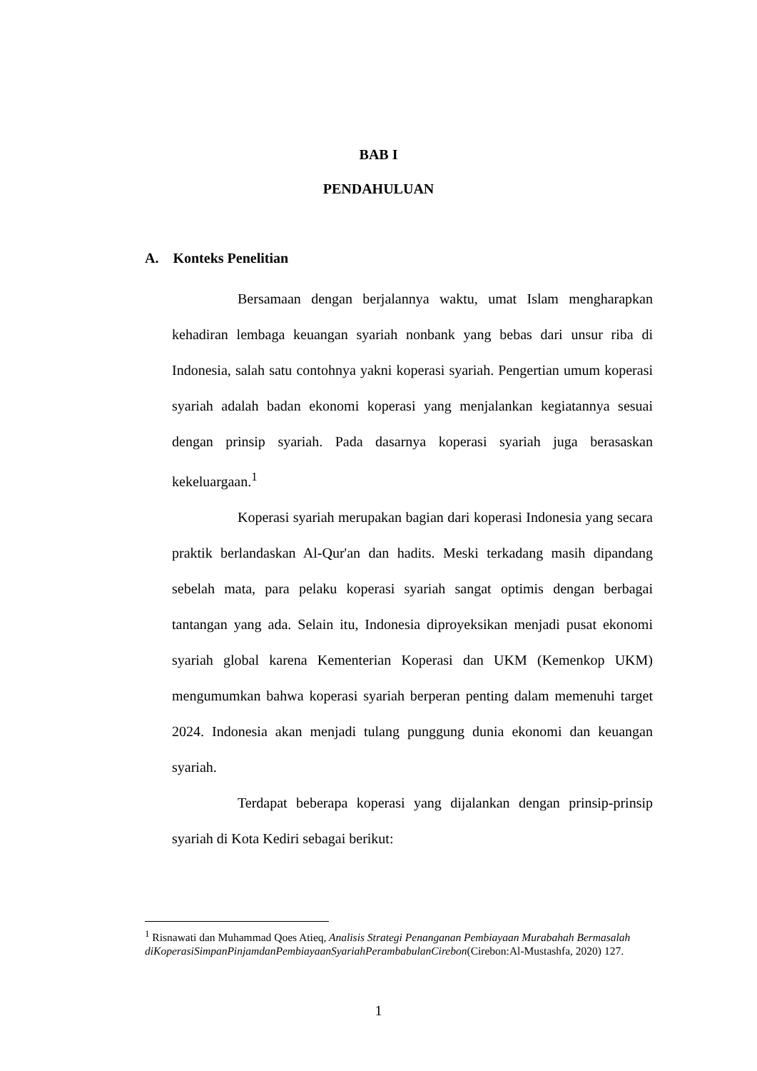BAB I
PENDAHULUAN
A. Konteks Penelitian
Bersamaan dengan berjalannya waktu, umat Islam mengharapkan kehadiran lembaga keuangan syariah nonbank yang bebas dari unsur riba di Indonesia, salah satu contohnya yakni koperasi syariah. Pengertian umum koperasi syariah adalah badan ekonomi koperasi yang menjalankan kegiatannya sesuai dengan prinsip syariah. Pada dasarnya koperasi syariah juga berasaskan kekeluargaan.<sup>1</sup>
Koperasi syariah merupakan bagian dari koperasi Indonesia yang secara praktik berlandaskan Al-Qur'an dan hadits. Meski terkadang masih dipandang sebelah mata, para pelaku koperasi syariah sangat optimis dengan berbagai tantangan yang ada. Selain itu, Indonesia diproyeksikan menjadi pusat ekonomi syariah global karena Kementerian Koperasi dan UKM (Kemenkop UKM) mengumumkan bahwa koperasi syariah berperan penting dalam memenuhi target 2024. Indonesia akan menjadi tulang punggung dunia ekonomi dan keuangan syariah.
Terdapat beberapa koperasi yang dijalankan dengan prinsip-prinsip syariah di Kota Kediri sebagai berikut:
<sup>1</sup> Risnawati dan Muhammad Qoes Atieq, Analisis Strategi Penanganan Pembiayaan Murabahah Bermasalah diKoperasiSimpanPinjamdanPembiayaanSyariahPerambabulanCirebon(Cirebon:Al-Mustashfa, 2020) 127.
1